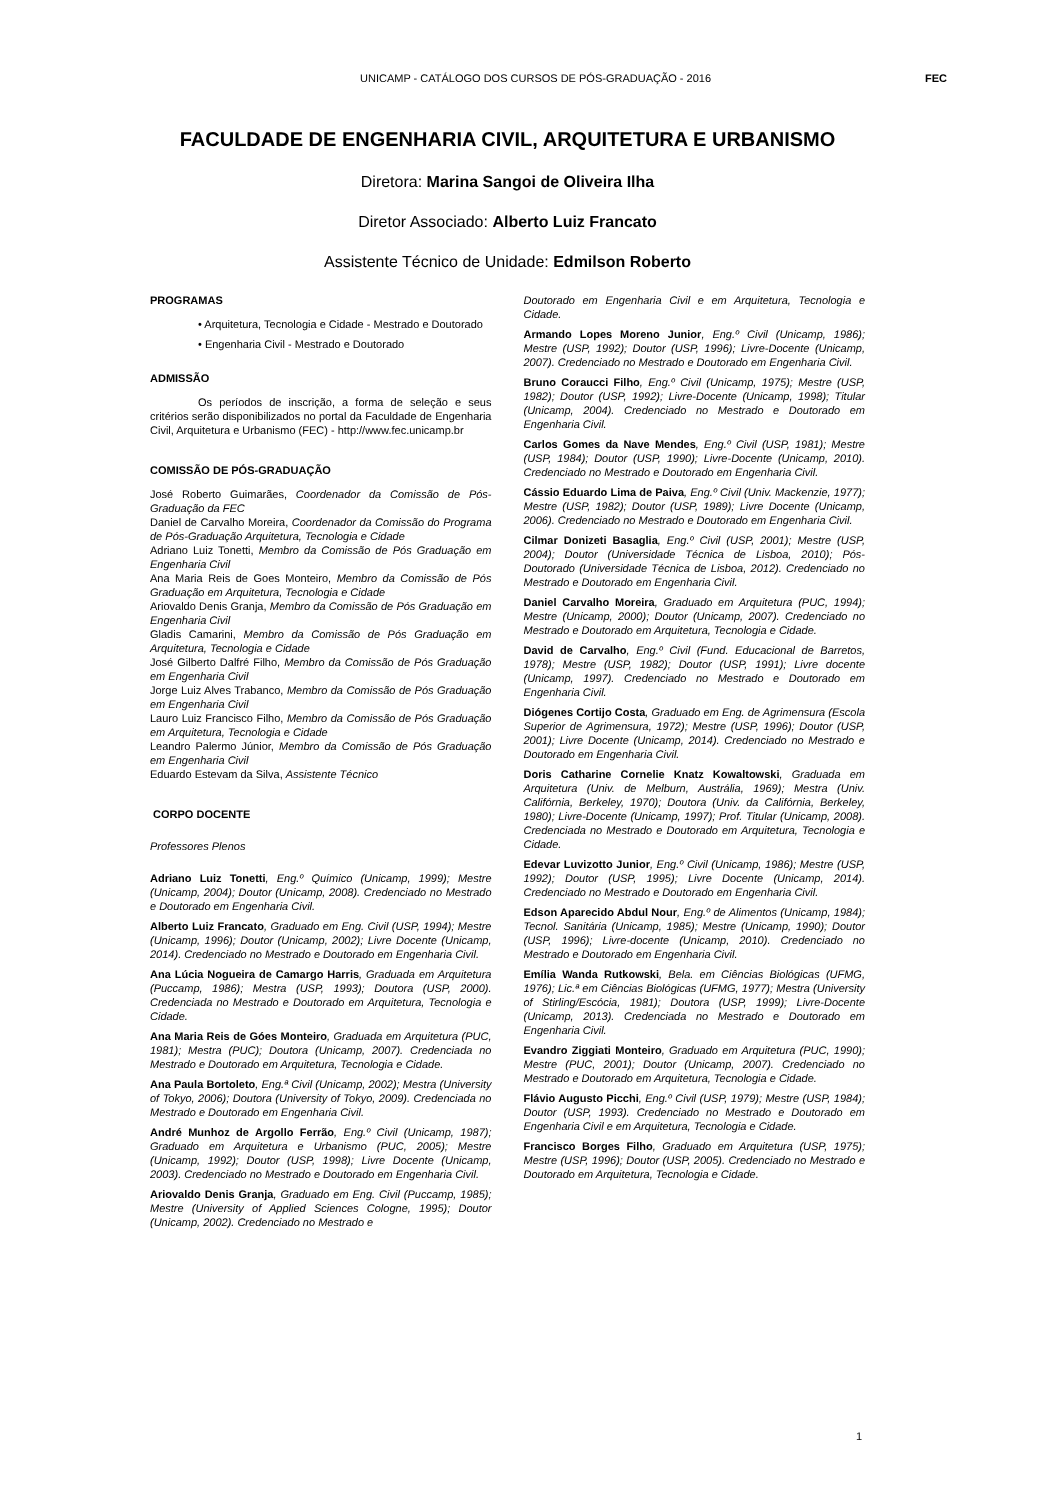UNICAMP - CATÁLOGO DOS CURSOS DE PÓS-GRADUAÇÃO - 2016 FEC
FACULDADE DE ENGENHARIA CIVIL, ARQUITETURA E URBANISMO
Diretora: Marina Sangoi de Oliveira Ilha
Diretor Associado: Alberto Luiz Francato
Assistente Técnico de Unidade: Edmilson Roberto
PROGRAMAS
• Arquitetura, Tecnologia e Cidade - Mestrado e Doutorado
• Engenharia Civil - Mestrado e Doutorado
ADMISSÃO
Os períodos de inscrição, a forma de seleção e seus critérios serão disponibilizados no portal da Faculdade de Engenharia Civil, Arquitetura e Urbanismo (FEC) - http://www.fec.unicamp.br
COMISSÃO DE PÓS-GRADUAÇÃO
José Roberto Guimarães, Coordenador da Comissão de Pós-Graduação da FEC
Daniel de Carvalho Moreira, Coordenador da Comissão do Programa de Pós-Graduação Arquitetura, Tecnologia e Cidade
Adriano Luiz Tonetti, Membro da Comissão de Pós Graduação em Engenharia Civil
Ana Maria Reis de Goes Monteiro, Membro da Comissão de Pós Graduação em Arquitetura, Tecnologia e Cidade
Ariovaldo Denis Granja, Membro da Comissão de Pós Graduação em Engenharia Civil
Gladis Camarini, Membro da Comissão de Pós Graduação em Arquitetura, Tecnologia e Cidade
José Gilberto Dalfré Filho, Membro da Comissão de Pós Graduação em Engenharia Civil
Jorge Luiz Alves Trabanco, Membro da Comissão de Pós Graduação em Engenharia Civil
Lauro Luiz Francisco Filho, Membro da Comissão de Pós Graduação em Arquitetura, Tecnologia e Cidade
Leandro Palermo Júnior, Membro da Comissão de Pós Graduação em Engenharia Civil
Eduardo Estevam da Silva, Assistente Técnico
CORPO DOCENTE
Professores Plenos
Adriano Luiz Tonetti, Eng.º Químico (Unicamp, 1999); Mestre (Unicamp, 2004); Doutor (Unicamp, 2008). Credenciado no Mestrado e Doutorado em Engenharia Civil.
Alberto Luiz Francato, Graduado em Eng. Civil (USP, 1994); Mestre (Unicamp, 1996); Doutor (Unicamp, 2002); Livre Docente (Unicamp, 2014). Credenciado no Mestrado e Doutorado em Engenharia Civil.
Ana Lúcia Nogueira de Camargo Harris, Graduada em Arquitetura (Puccamp, 1986); Mestra (USP, 1993); Doutora (USP, 2000). Credenciada no Mestrado e Doutorado em Arquitetura, Tecnologia e Cidade.
Ana Maria Reis de Góes Monteiro, Graduada em Arquitetura (PUC, 1981); Mestra (PUC); Doutora (Unicamp, 2007). Credenciada no Mestrado e Doutorado em Arquitetura, Tecnologia e Cidade.
Ana Paula Bortoleto, Eng.ª Civil (Unicamp, 2002); Mestra (University of Tokyo, 2006); Doutora (University of Tokyo, 2009). Credenciada no Mestrado e Doutorado em Engenharia Civil.
André Munhoz de Argollo Ferrão, Eng.º Civil (Unicamp, 1987); Graduado em Arquitetura e Urbanismo (PUC, 2005); Mestre (Unicamp, 1992); Doutor (USP, 1998); Livre Docente (Unicamp, 2003). Credenciado no Mestrado e Doutorado em Engenharia Civil.
Ariovaldo Denis Granja, Graduado em Eng. Civil (Puccamp, 1985); Mestre (University of Applied Sciences Cologne, 1995); Doutor (Unicamp, 2002). Credenciado no Mestrado e
Doutorado em Engenharia Civil e em Arquitetura, Tecnologia e Cidade.
Armando Lopes Moreno Junior, Eng.º Civil (Unicamp, 1986); Mestre (USP, 1992); Doutor (USP, 1996); Livre-Docente (Unicamp, 2007). Credenciado no Mestrado e Doutorado em Engenharia Civil.
Bruno Coraucci Filho, Eng.º Civil (Unicamp, 1975); Mestre (USP, 1982); Doutor (USP, 1992); Livre-Docente (Unicamp, 1998); Titular (Unicamp, 2004). Credenciado no Mestrado e Doutorado em Engenharia Civil.
Carlos Gomes da Nave Mendes, Eng.º Civil (USP, 1981); Mestre (USP, 1984); Doutor (USP, 1990); Livre-Docente (Unicamp, 2010). Credenciado no Mestrado e Doutorado em Engenharia Civil.
Cássio Eduardo Lima de Paiva, Eng.º Civil (Univ. Mackenzie, 1977); Mestre (USP, 1982); Doutor (USP, 1989); Livre Docente (Unicamp, 2006). Credenciado no Mestrado e Doutorado em Engenharia Civil.
Cilmar Donizeti Basaglia, Eng.º Civil (USP, 2001); Mestre (USP, 2004); Doutor (Universidade Técnica de Lisboa, 2010); Pós-Doutorado (Universidade Técnica de Lisboa, 2012). Credenciado no Mestrado e Doutorado em Engenharia Civil.
Daniel Carvalho Moreira, Graduado em Arquitetura (PUC, 1994); Mestre (Unicamp, 2000); Doutor (Unicamp, 2007). Credenciado no Mestrado e Doutorado em Arquitetura, Tecnologia e Cidade.
David de Carvalho, Eng.º Civil (Fund. Educacional de Barretos, 1978); Mestre (USP, 1982); Doutor (USP, 1991); Livre docente (Unicamp, 1997). Credenciado no Mestrado e Doutorado em Engenharia Civil.
Diógenes Cortijo Costa, Graduado em Eng. de Agrimensura (Escola Superior de Agrimensura, 1972); Mestre (USP, 1996); Doutor (USP, 2001); Livre Docente (Unicamp, 2014). Credenciado no Mestrado e Doutorado em Engenharia Civil.
Doris Catharine Cornelie Knatz Kowaltowski, Graduada em Arquitetura (Univ. de Melburn, Austrália, 1969); Mestra (Univ. Califórnia, Berkeley, 1970); Doutora (Univ. da Califórnia, Berkeley, 1980); Livre-Docente (Unicamp, 1997); Prof. Titular (Unicamp, 2008). Credenciada no Mestrado e Doutorado em Arquitetura, Tecnologia e Cidade.
Edevar Luvizotto Junior, Eng.º Civil (Unicamp, 1986); Mestre (USP, 1992); Doutor (USP, 1995); Livre Docente (Unicamp, 2014). Credenciado no Mestrado e Doutorado em Engenharia Civil.
Edson Aparecido Abdul Nour, Eng.º de Alimentos (Unicamp, 1984); Tecnol. Sanitária (Unicamp, 1985); Mestre (Unicamp, 1990); Doutor (USP, 1996); Livre-docente (Unicamp, 2010). Credenciado no Mestrado e Doutorado em Engenharia Civil.
Emília Wanda Rutkowski, Bela. em Ciências Biológicas (UFMG, 1976); Lic.ª em Ciências Biológicas (UFMG, 1977); Mestra (University of Stirling/Escócia, 1981); Doutora (USP, 1999); Livre-Docente (Unicamp, 2013). Credenciada no Mestrado e Doutorado em Engenharia Civil.
Evandro Ziggiati Monteiro, Graduado em Arquitetura (PUC, 1990); Mestre (PUC, 2001); Doutor (Unicamp, 2007). Credenciado no Mestrado e Doutorado em Arquitetura, Tecnologia e Cidade.
Flávio Augusto Picchi, Eng.º Civil (USP, 1979); Mestre (USP, 1984); Doutor (USP, 1993). Credenciado no Mestrado e Doutorado em Engenharia Civil e em Arquitetura, Tecnologia e Cidade.
Francisco Borges Filho, Graduado em Arquitetura (USP, 1975); Mestre (USP, 1996); Doutor (USP, 2005). Credenciado no Mestrado e Doutorado em Arquitetura, Tecnologia e Cidade.
1